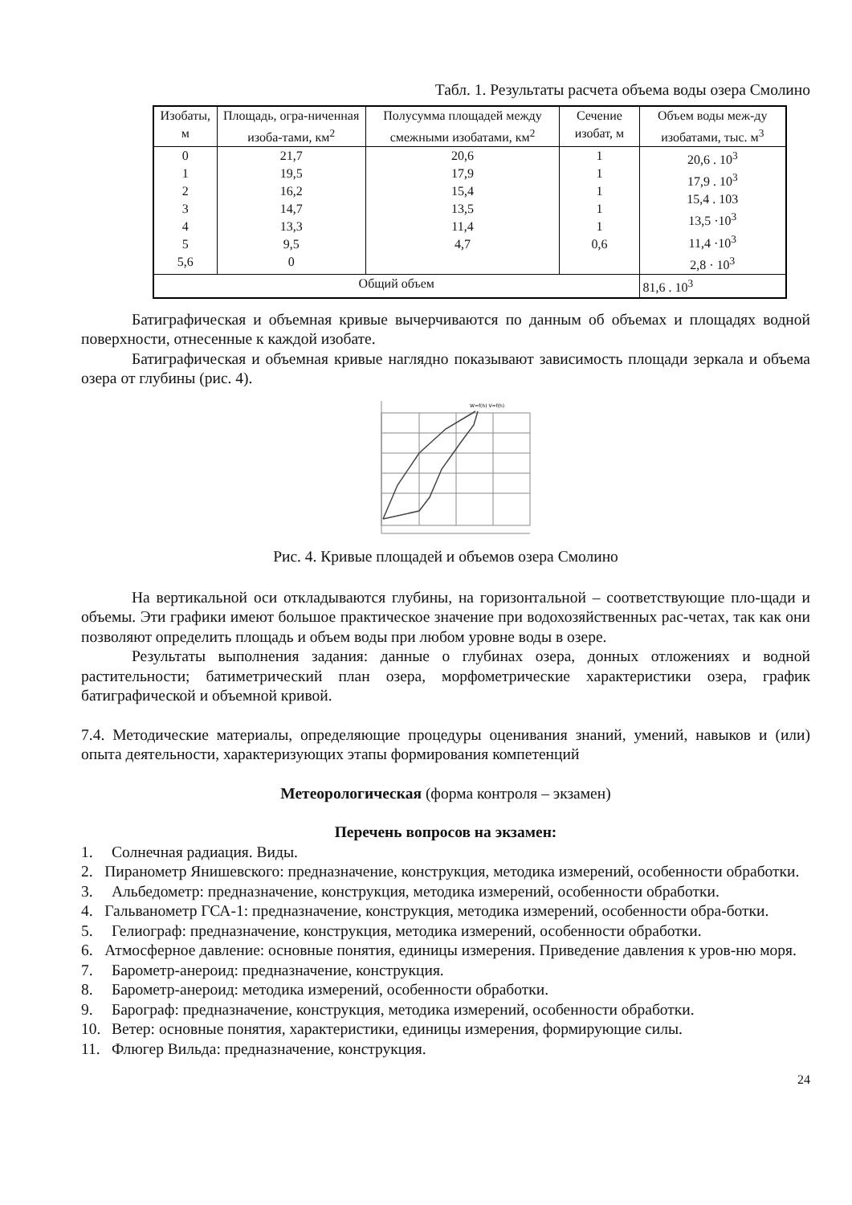Табл. 1. Результаты расчета объема воды озера Смолино
| Изобаты, м | Площадь, огра-ниченная изоба-тами, км<sup>2</sup> | Полусумма площадей между смежными изобатами, км<sup>2</sup> | Сечение изобат, м | Объем воды меж-ду изобатами, тыс. м<sup>3</sup> |
| 0 1 2 3 4 5 5,6 | 21,7 19,5 16,2 14,7 13,3 9,5 0 | 20,6 17,9 15,4 13,5 11,4 4,7 | 1 1 1 1 1 0,6 | 20,6 . 10<sup>3</sup> 17,9 . 10<sup>3</sup> 15,4 . 103 13,5 ·10<sup>3</sup> 11,4 ·10<sup>3</sup> 2,8 · 10<sup>3</sup> |
| Общий объем | | | | 81,6 . 10<sup>3</sup> |
Батиграфическая и объемная кривые вычерчиваются по данным об объемах и площадях водной поверхности, отнесенные к каждой изобате.
Батиграфическая и объемная кривые наглядно показывают зависимость площади зеркала и объема озера от глубины (рис. 4).
W=f(h) V=f(h)
Рис. 4. Кривые площадей и объемов озера Смолино
На вертикальной оси откладываются глубины, на горизонтальной – соответствующие пло-щади и объемы. Эти графики имеют большое практическое значение при водохозяйственных рас-четах, так как они позволяют определить площадь и объем воды при любом уровне воды в озере.
Результаты выполнения задания: данные о глубинах озера, донных отложениях и водной растительности; батиметрический план озера, морфометрические характеристики озера, график батиграфической и объемной кривой.
7.4. Методические материалы, определяющие процедуры оценивания знаний, умений, навыков и (или) опыта деятельности, характеризующих этапы формирования компетенций
Метеорологическая (форма контроля – экзамен)
Перечень вопросов на экзамен:
1. Солнечная радиация. Виды.
2. Пиранометр Янишевского: предназначение, конструкция, методика измерений, особенности обработки.
3. Альбедометр: предназначение, конструкция, методика измерений, особенности обработки.
4. Гальванометр ГСА-1: предназначение, конструкция, методика измерений, особенности обра-ботки.
5. Гелиограф: предназначение, конструкция, методика измерений, особенности обработки.
6. Атмосферное давление: основные понятия, единицы измерения. Приведение давления к уров-ню моря.
7. Барометр-анероид: предназначение, конструкция.
8. Барометр-анероид: методика измерений, особенности обработки.
9. Барограф: предназначение, конструкция, методика измерений, особенности обработки.
10. Ветер: основные понятия, характеристики, единицы измерения, формирующие силы.
11. Флюгер Вильда: предназначение, конструкция.
24